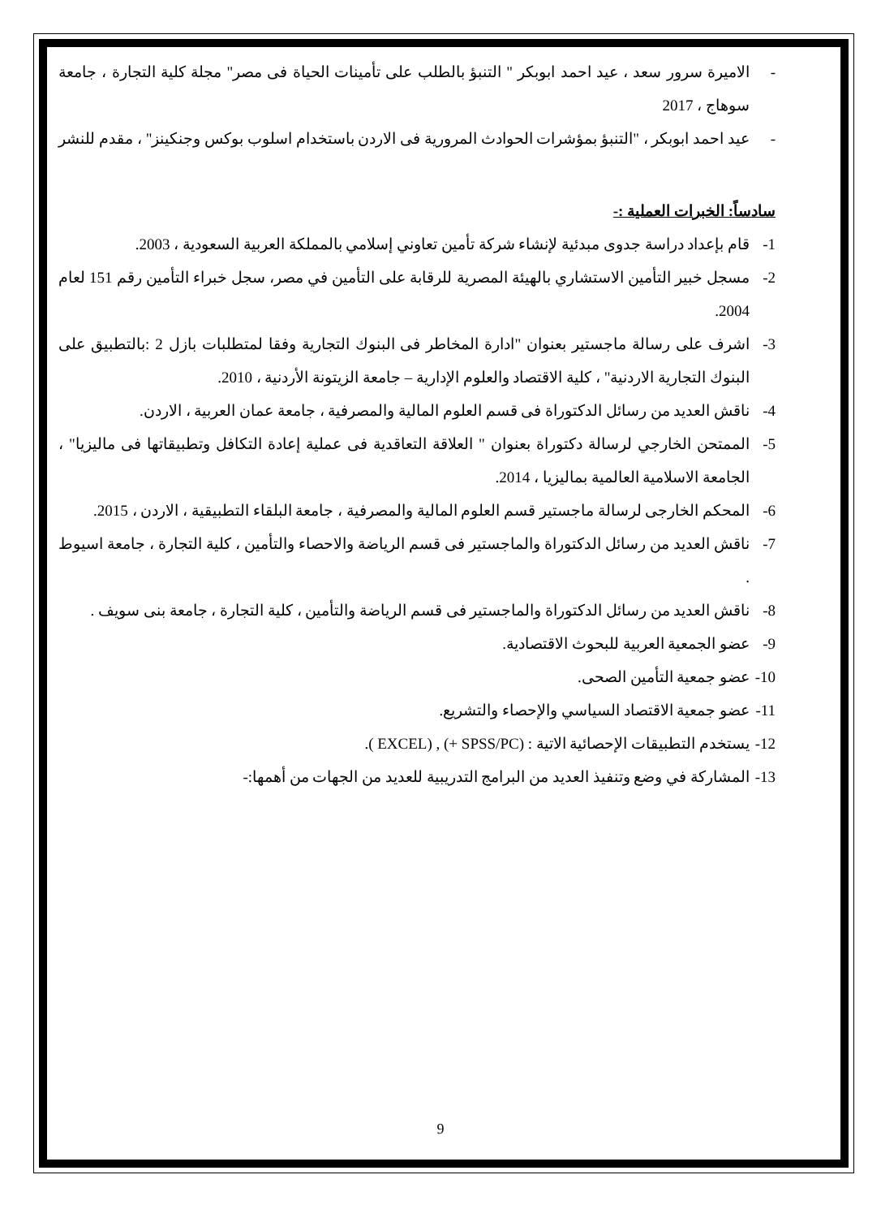- الاميرة سرور سعد ، عيد احمد ابوبكر " التنبؤ بالطلب على تأمينات الحياة فى مصر" مجلة كلية التجارة ، جامعة سوهاج ، 2017
- عيد احمد ابوبكر ، "التنبؤ بمؤشرات الحوادث المرورية فى الاردن باستخدام اسلوب بوكس وجنكينز" ، مقدم للنشر
سادساً: الخبرات العملية :-
1- قام بإعداد دراسة جدوى مبدئية لإنشاء شركة تأمين تعاوني إسلامي بالمملكة العربية السعودية ، 2003.
2- مسجل خبير التأمين الاستشاري بالهيئة المصرية للرقابة على التأمين في مصر، سجل خبراء التأمين رقم 151 لعام 2004.
3- اشرف على رسالة ماجستير بعنوان "ادارة المخاطر فى البنوك التجارية وفقا لمتطلبات بازل 2 :بالتطبيق على البنوك التجارية الاردنية" ، كلية الاقتصاد والعلوم الإدارية – جامعة الزيتونة الأردنية ، 2010.
4- ناقش العديد من رسائل الدكتوراة فى قسم العلوم المالية والمصرفية ، جامعة عمان العربية ، الاردن.
5- الممتحن الخارجي لرسالة دكتوراة بعنوان " العلاقة التعاقدية فى عملية إعادة التكافل وتطبيقاتها فى ماليزيا" ، الجامعة الاسلامية العالمية بماليزيا ، 2014.
6- المحكم الخارجى لرسالة ماجستير قسم العلوم المالية والمصرفية ، جامعة البلقاء التطبيقية ، الاردن ، 2015.
7- ناقش العديد من رسائل الدكتوراة والماجستير فى قسم الرياضة والاحصاء والتأمين ، كلية التجارة ، جامعة اسيوط .
8- ناقش العديد من رسائل الدكتوراة والماجستير فى قسم الرياضة والتأمين ، كلية التجارة ، جامعة بنى سويف .
9- عضو الجمعية العربية للبحوث الاقتصادية.
10-
عضو جمعية التأمين الصحى.
11-
عضو جمعية الاقتصاد السياسي والإحصاء والتشريع.
12-
يستخدم التطبيقات الإحصائية الاتية : (SPSS/PC +) , (EXCEL ).
13-
المشاركة في وضع وتنفيذ العديد من البرامج التدريبية للعديد من الجهات من أهمها:-
9